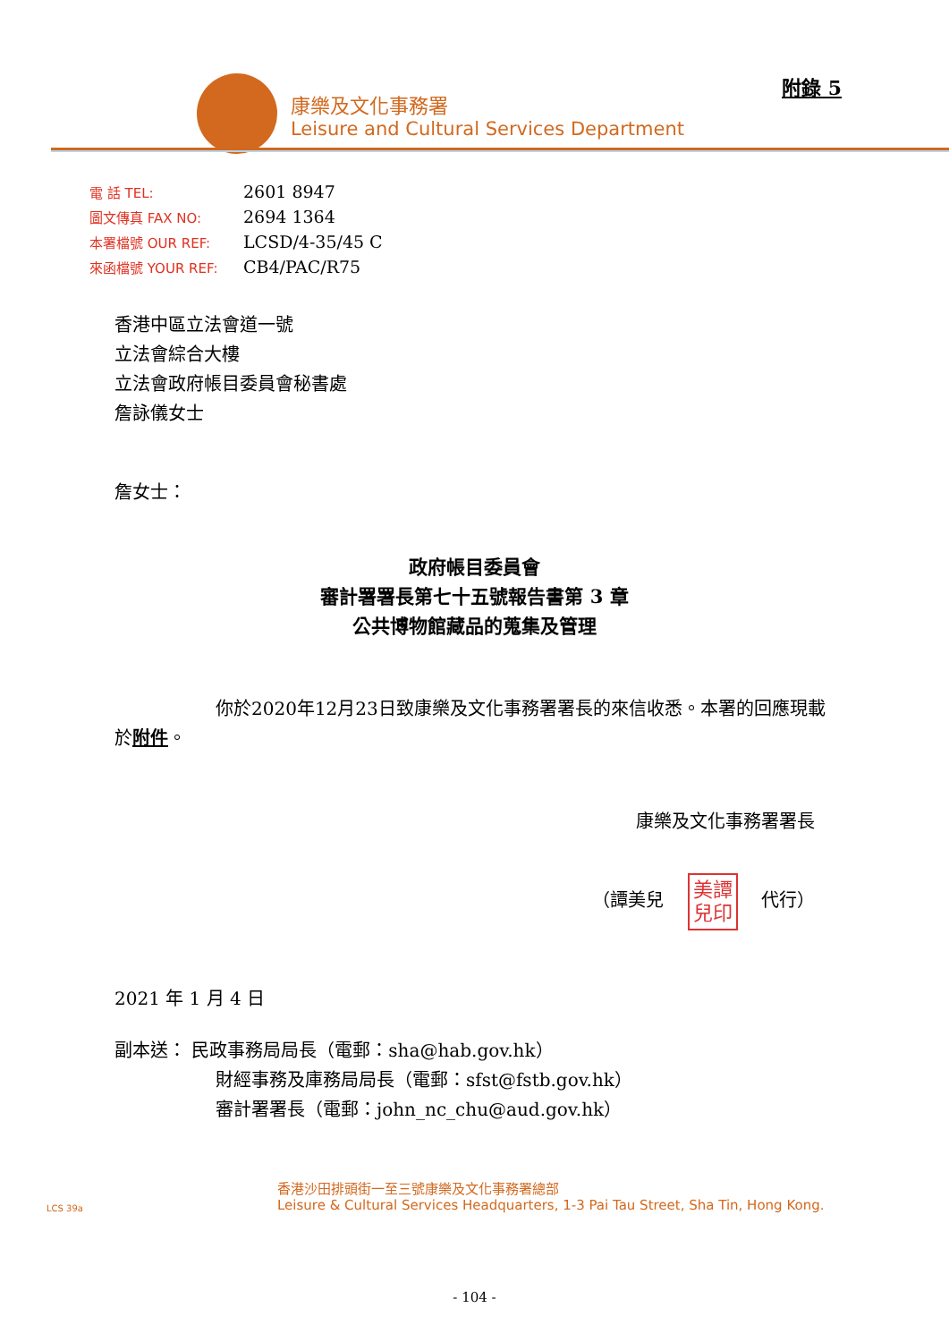康樂及文化事務署
Leisure and Cultural Services Department
附錄 5
| 電 話 TEL: | 2601 8947 |
| 圖文傳真 FAX NO: | 2694 1364 |
| 本署檔號 OUR REF: | LCSD/4-35/45 C |
| 來函檔號 YOUR REF: | CB4/PAC/R75 |
香港中區立法會道一號
立法會綜合大樓
立法會政府帳目委員會秘書處
詹詠儀女士
詹女士：
政府帳目委員會
審計署署長第七十五號報告書第 3 章
公共博物館藏品的蒐集及管理
你於2020年12月23日致康樂及文化事務署署長的來信收悉。本署的回應現載於附件。
康樂及文化事務署署長
（譚美兒 美譚
兒印 代行）
2021 年 1 月 4 日
副本送： 民政事務局局長（電郵：sha@hab.gov.hk）
財經事務及庫務局局長（電郵：sfst@fstb.gov.hk）
審計署署長（電郵：john_nc_chu@aud.gov.hk）
LCS 39a
香港沙田排頭街一至三號康樂及文化事務署總部
Leisure & Cultural Services Headquarters, 1-3 Pai Tau Street, Sha Tin, Hong Kong.
- 104 -